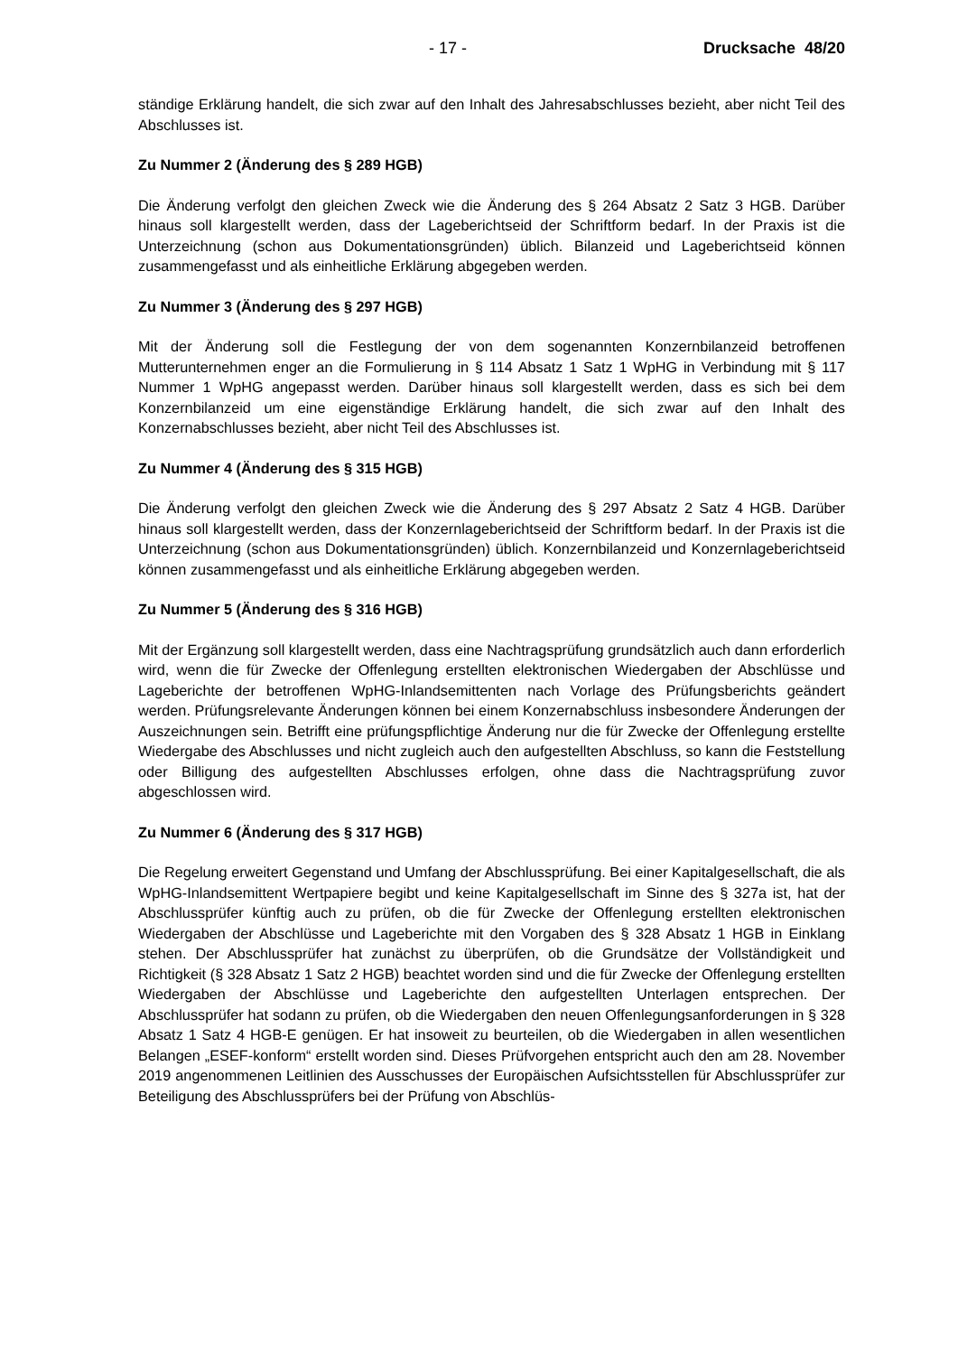- 17 - Drucksache 48/20
ständige Erklärung handelt, die sich zwar auf den Inhalt des Jahresabschlusses bezieht, aber nicht Teil des Abschlusses ist.
Zu Nummer 2 (Änderung des § 289 HGB)
Die Änderung verfolgt den gleichen Zweck wie die Änderung des § 264 Absatz 2 Satz 3 HGB. Darüber hinaus soll klargestellt werden, dass der Lageberichtseid der Schriftform bedarf. In der Praxis ist die Unterzeichnung (schon aus Dokumentationsgründen) üblich. Bilanzeid und Lageberichtseid können zusammengefasst und als einheitliche Erklärung abgegeben werden.
Zu Nummer 3 (Änderung des § 297 HGB)
Mit der Änderung soll die Festlegung der von dem sogenannten Konzernbilanzeid betroffenen Mutterunternehmen enger an die Formulierung in § 114 Absatz 1 Satz 1 WpHG in Verbindung mit § 117 Nummer 1 WpHG angepasst werden. Darüber hinaus soll klargestellt werden, dass es sich bei dem Konzernbilanzeid um eine eigenständige Erklärung handelt, die sich zwar auf den Inhalt des Konzernabschlusses bezieht, aber nicht Teil des Abschlusses ist.
Zu Nummer 4 (Änderung des § 315 HGB)
Die Änderung verfolgt den gleichen Zweck wie die Änderung des § 297 Absatz 2 Satz 4 HGB. Darüber hinaus soll klargestellt werden, dass der Konzernlageberichtseid der Schriftform bedarf. In der Praxis ist die Unterzeichnung (schon aus Dokumentationsgründen) üblich. Konzernbilanzeid und Konzernlageberichtseid können zusammengefasst und als einheitliche Erklärung abgegeben werden.
Zu Nummer 5 (Änderung des § 316 HGB)
Mit der Ergänzung soll klargestellt werden, dass eine Nachtragsprüfung grundsätzlich auch dann erforderlich wird, wenn die für Zwecke der Offenlegung erstellten elektronischen Wiedergaben der Abschlüsse und Lageberichte der betroffenen WpHG-Inlandsemittenten nach Vorlage des Prüfungsberichts geändert werden. Prüfungsrelevante Änderungen können bei einem Konzernabschluss insbesondere Änderungen der Auszeichnungen sein. Betrifft eine prüfungspflichtige Änderung nur die für Zwecke der Offenlegung erstellte Wiedergabe des Abschlusses und nicht zugleich auch den aufgestellten Abschluss, so kann die Feststellung oder Billigung des aufgestellten Abschlusses erfolgen, ohne dass die Nachtragsprüfung zuvor abgeschlossen wird.
Zu Nummer 6 (Änderung des § 317 HGB)
Die Regelung erweitert Gegenstand und Umfang der Abschlussprüfung. Bei einer Kapitalgesellschaft, die als WpHG-Inlandsemittent Wertpapiere begibt und keine Kapitalgesellschaft im Sinne des § 327a ist, hat der Abschlussprüfer künftig auch zu prüfen, ob die für Zwecke der Offenlegung erstellten elektronischen Wiedergaben der Abschlüsse und Lageberichte mit den Vorgaben des § 328 Absatz 1 HGB in Einklang stehen. Der Abschlussprüfer hat zunächst zu überprüfen, ob die Grundsätze der Vollständigkeit und Richtigkeit (§ 328 Absatz 1 Satz 2 HGB) beachtet worden sind und die für Zwecke der Offenlegung erstellten Wiedergaben der Abschlüsse und Lageberichte den aufgestellten Unterlagen entsprechen. Der Abschlussprüfer hat sodann zu prüfen, ob die Wiedergaben den neuen Offenlegungsanforderungen in § 328 Absatz 1 Satz 4 HGB-E genügen. Er hat insoweit zu beurteilen, ob die Wiedergaben in allen wesentlichen Belangen „ESEF-konform“ erstellt worden sind. Dieses Prüfvorgehen entspricht auch den am 28. November 2019 angenommenen Leitlinien des Ausschusses der Europäischen Aufsichtsstellen für Abschlussprüfer zur Beteiligung des Abschlussprüfers bei der Prüfung von Abschlüs-